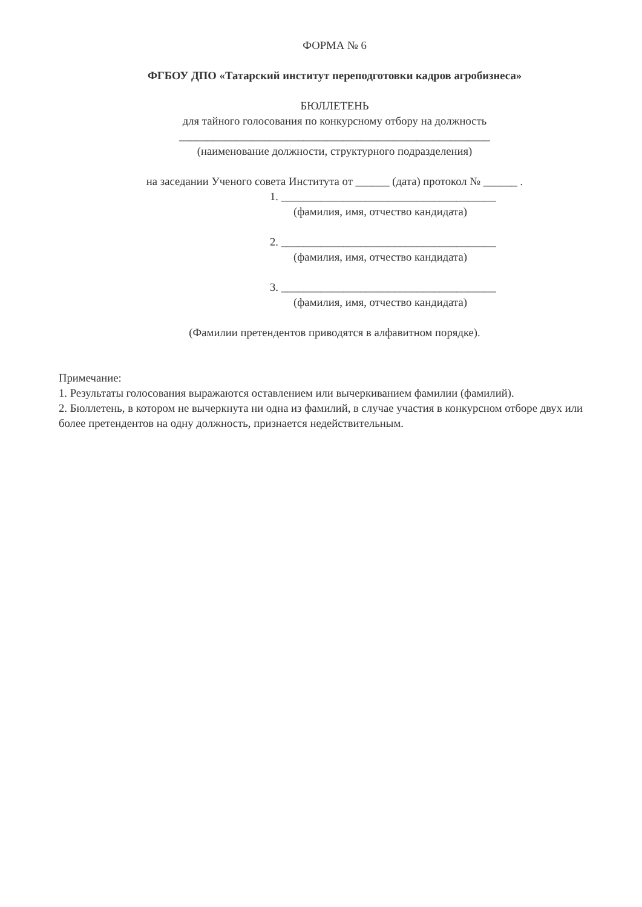ФОРМА № 6
ФГБОУ ДПО «Татарский институт переподготовки кадров агробизнеса»
БЮЛЛЕТЕНЬ
для тайного голосования по конкурсному отбору на должность
_______________________________________________________
(наименование должности, структурного подразделения)
на заседании Ученого совета Института от ______ (дата) протокол № ______ .
1. ______________________________________
(фамилия, имя, отчество кандидата)
2. ______________________________________
(фамилия, имя, отчество кандидата)
3. ______________________________________
(фамилия, имя, отчество кандидата)
(Фамилии претендентов приводятся в алфавитном порядке).
Примечание:
1. Результаты голосования выражаются оставлением или вычеркиванием фамилии (фамилий).
2. Бюллетень, в котором не вычеркнута ни одна из фамилий, в случае участия в конкурсном отборе двух или более претендентов на одну должность, признается недействительным.